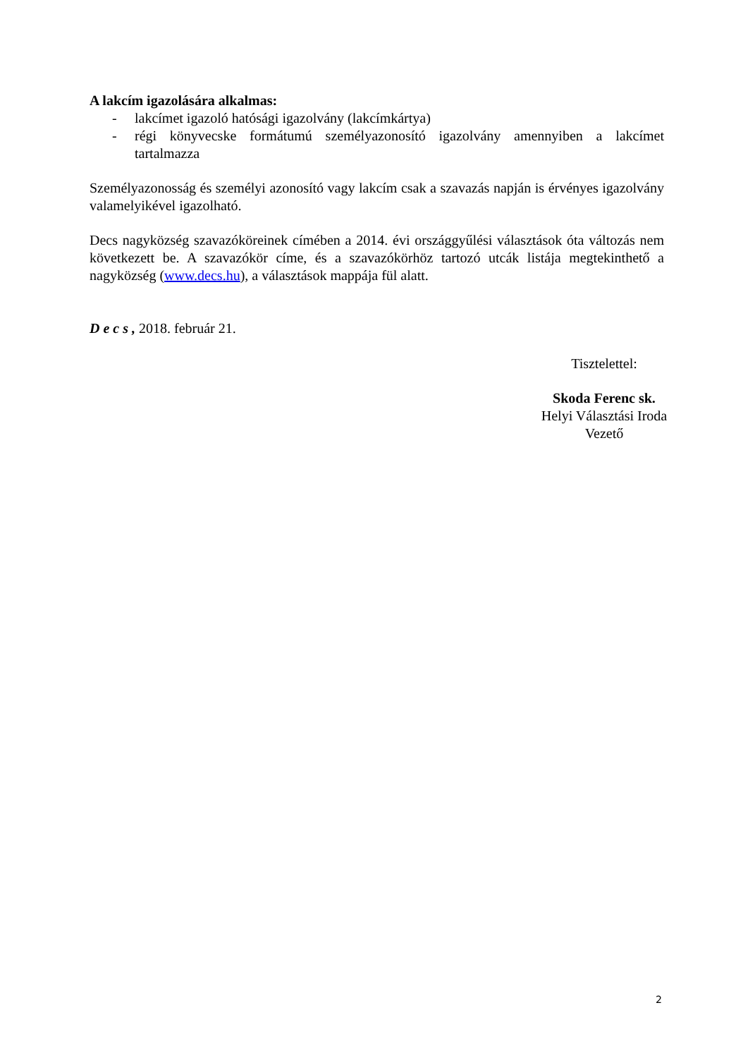A lakcím igazolására alkalmas:
- lakcímet igazoló hatósági igazolvány (lakcímkártya)
- régi könyvecske formátumú személyazonosító igazolvány amennyiben a lakcímet tartalmazza
Személyazonosság és személyi azonosító vagy lakcím csak a szavazás napján is érvényes igazolvány valamelyikével igazolható.
Decs nagyközség szavazóköreinek címében a 2014. évi országgyűlési választások óta változás nem következett be. A szavazókör címe, és a szavazókörhöz tartozó utcák listája megtekinthető a nagyközség (www.decs.hu), a választások mappája fül alatt.
D e c s , 2018. február 21.
Tisztelettel:
Skoda Ferenc sk.
Helyi Választási Iroda
Vezető
2